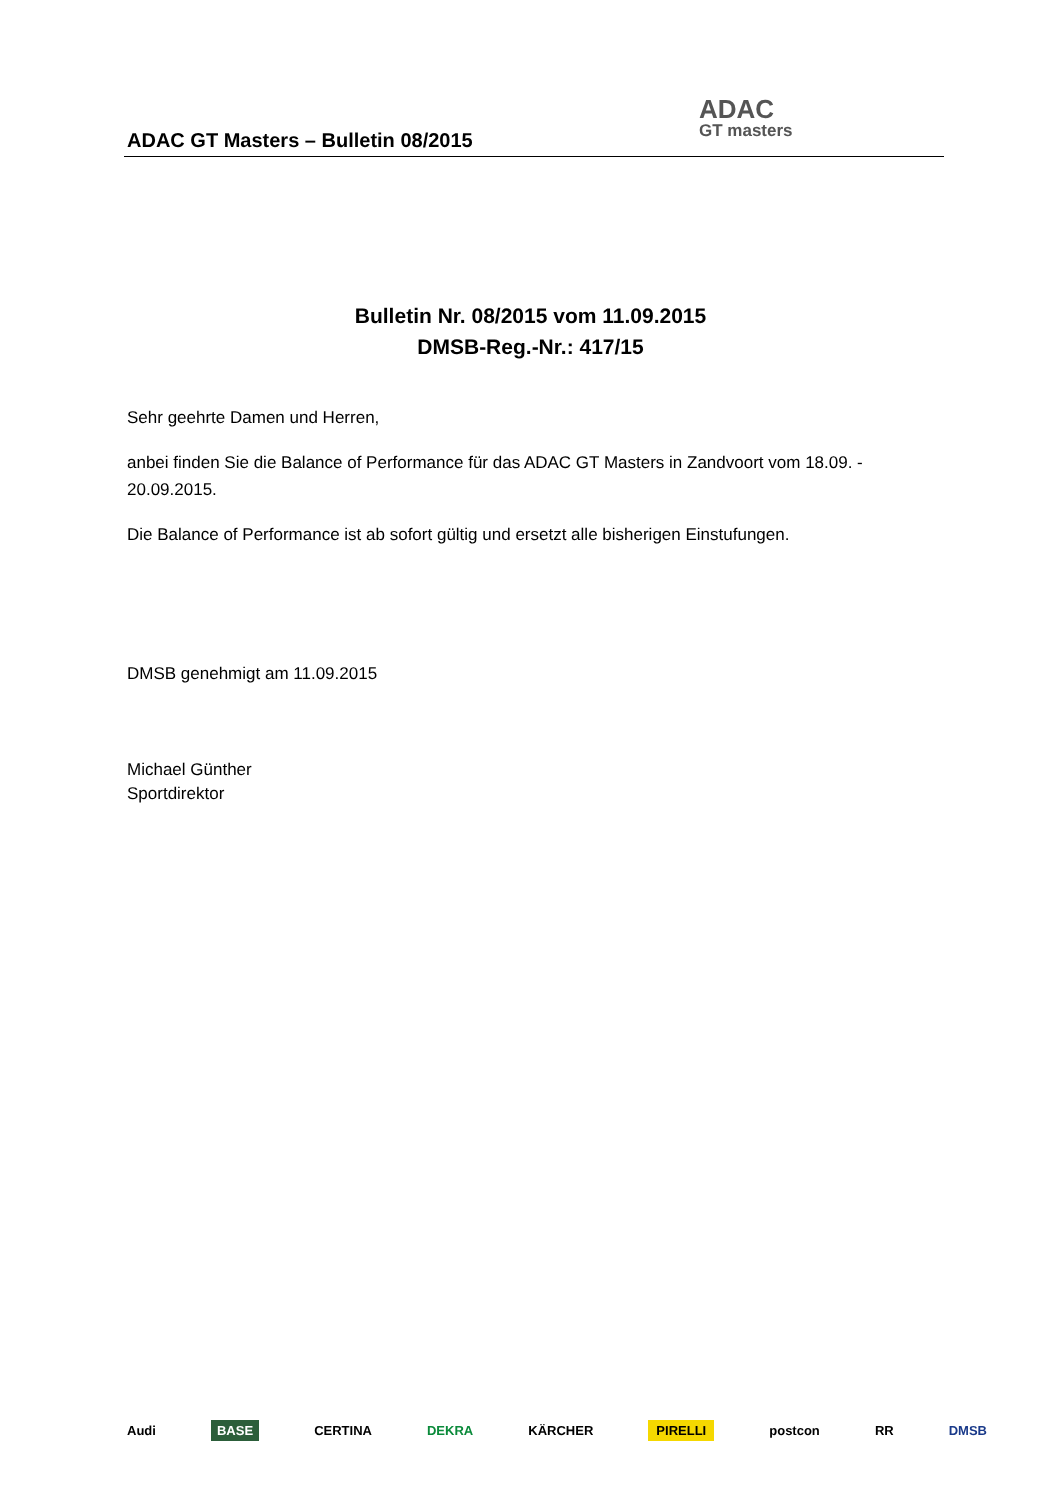ADAC GT Masters – Bulletin 08/2015
ADAC
GT masters
Bulletin Nr. 08/2015 vom 11.09.2015
DMSB-Reg.-Nr.: 417/15
Sehr geehrte Damen und Herren,
anbei finden Sie die Balance of Performance für das ADAC GT Masters in Zandvoort vom 18.09. - 20.09.2015.
Die Balance of Performance ist ab sofort gültig und ersetzt alle bisherigen Einstufungen.
DMSB genehmigt am 11.09.2015
Michael Günther
Sportdirektor
Audi BASE CERTINA DEKRA KÄRCHER PIRELLI postcon RR DMSB